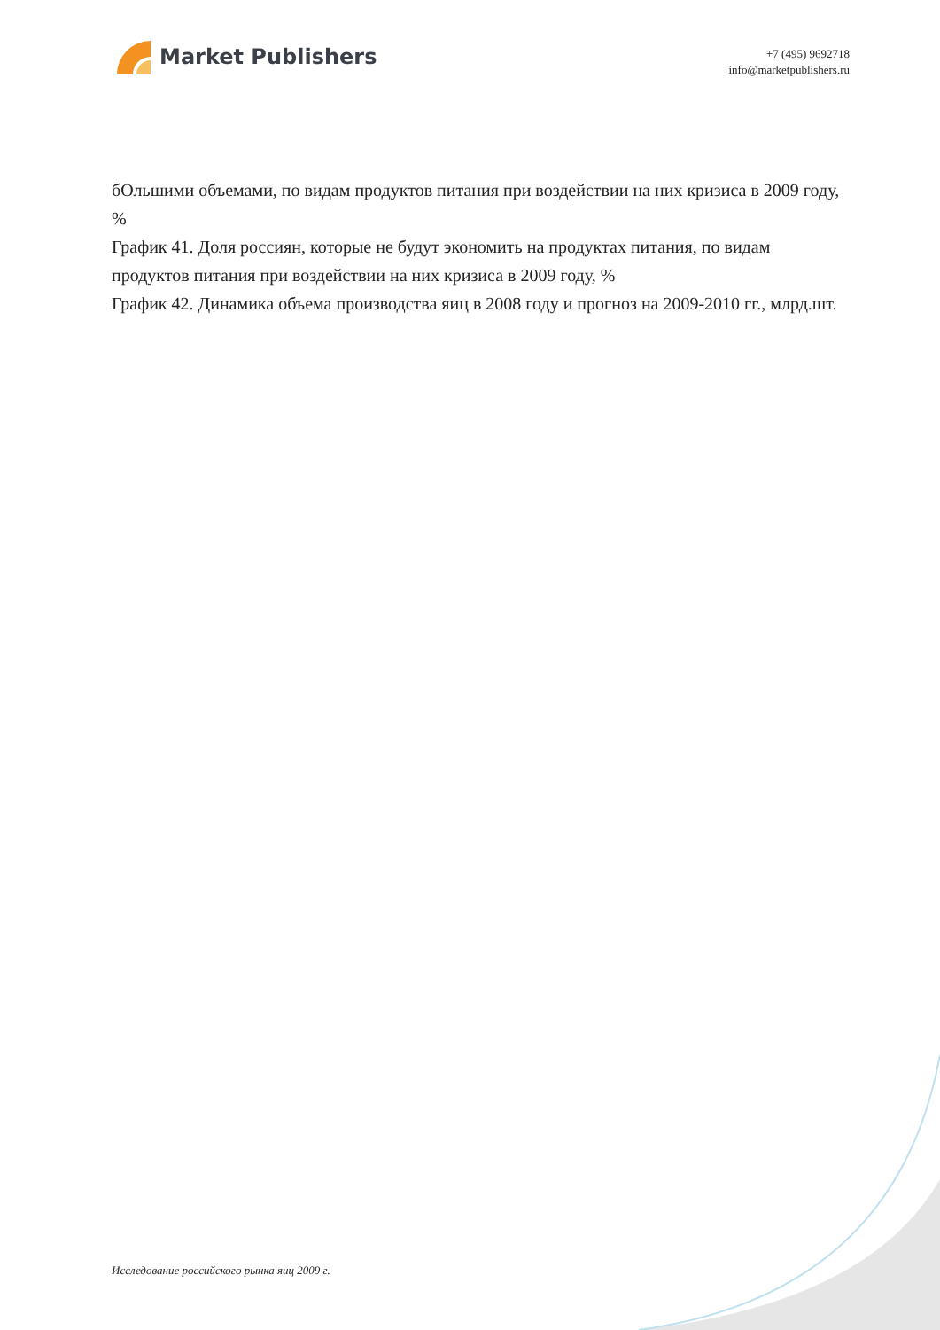Market Publishers
+7 (495) 9692718
info@marketpublishers.ru
бОльшими объемами, по видам продуктов питания при воздействии на них кризиса в 2009 году, %
График 41. Доля россиян, которые не будут экономить на продуктах питания, по видам продуктов питания при воздействии на них кризиса в 2009 году, %
График 42. Динамика объема производства яиц в 2008 году и прогноз на 2009-2010 гг., млрд.шт.
Исследование российского рынка яиц 2009 г.